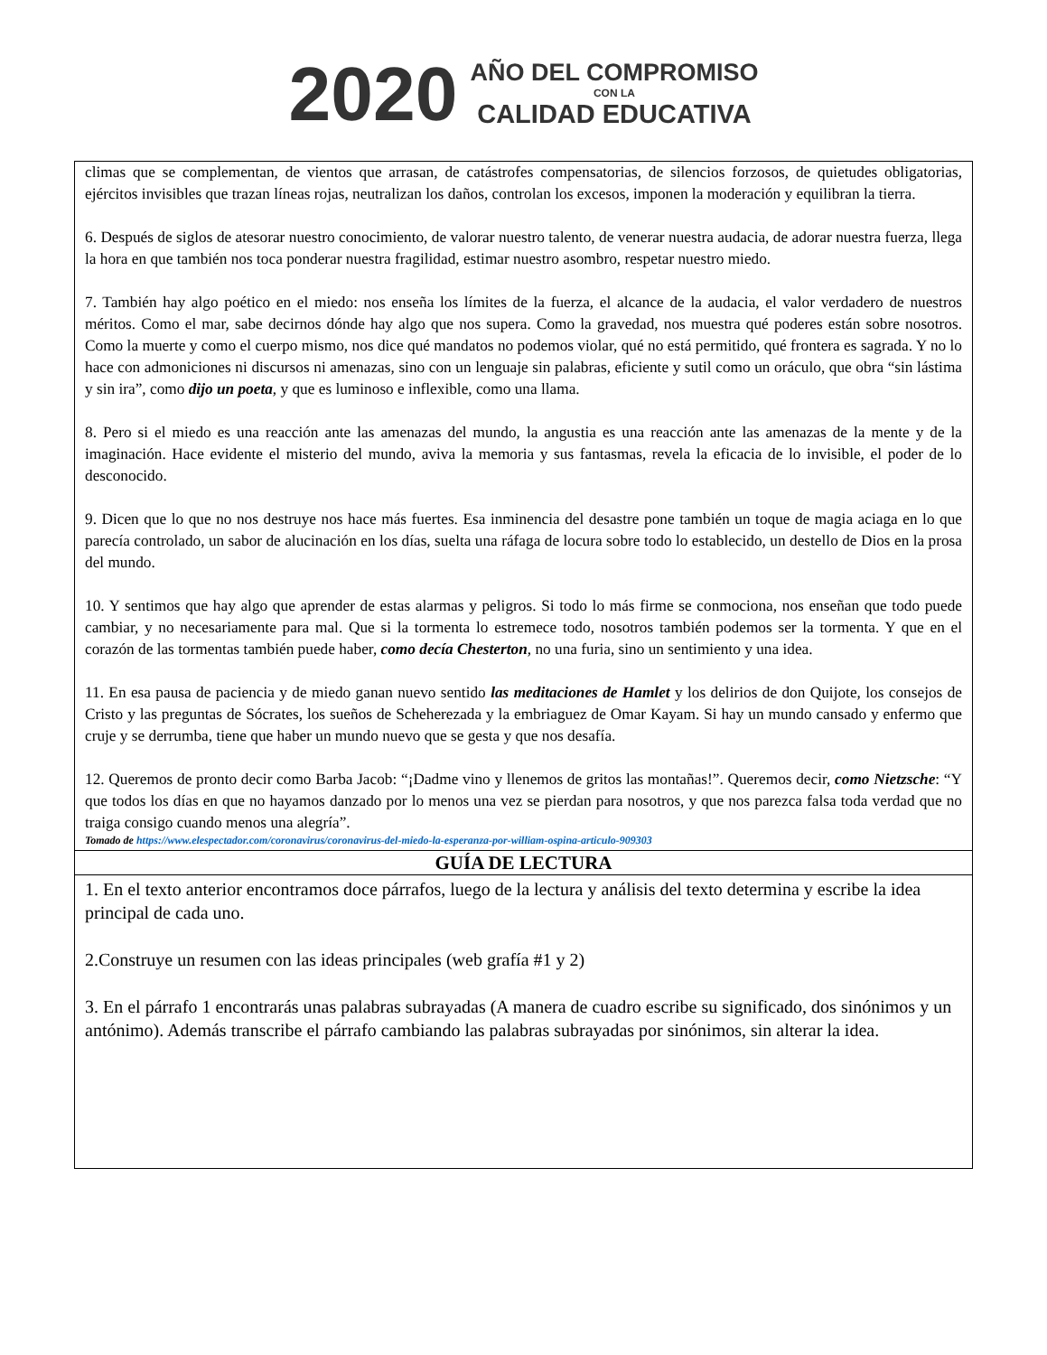2020
AÑO DEL COMPROMISO
CON LA
CALIDAD EDUCATIVA
climas que se complementan, de vientos que arrasan, de catástrofes compensatorias, de silencios forzosos, de quietudes obligatorias, ejércitos invisibles que trazan líneas rojas, neutralizan los daños, controlan los excesos, imponen la moderación y equilibran la tierra.
6. Después de siglos de atesorar nuestro conocimiento, de valorar nuestro talento, de venerar nuestra audacia, de adorar nuestra fuerza, llega la hora en que también nos toca ponderar nuestra fragilidad, estimar nuestro asombro, respetar nuestro miedo.
7. También hay algo poético en el miedo: nos enseña los límites de la fuerza, el alcance de la audacia, el valor verdadero de nuestros méritos. Como el mar, sabe decirnos dónde hay algo que nos supera. Como la gravedad, nos muestra qué poderes están sobre nosotros. Como la muerte y como el cuerpo mismo, nos dice qué mandatos no podemos violar, qué no está permitido, qué frontera es sagrada. Y no lo hace con admoniciones ni discursos ni amenazas, sino con un lenguaje sin palabras, eficiente y sutil como un oráculo, que obra “sin lástima y sin ira”, como dijo un poeta, y que es luminoso e inflexible, como una llama.
8. Pero si el miedo es una reacción ante las amenazas del mundo, la angustia es una reacción ante las amenazas de la mente y de la imaginación. Hace evidente el misterio del mundo, aviva la memoria y sus fantasmas, revela la eficacia de lo invisible, el poder de lo desconocido.
9. Dicen que lo que no nos destruye nos hace más fuertes. Esa inminencia del desastre pone también un toque de magia aciaga en lo que parecía controlado, un sabor de alucinación en los días, suelta una ráfaga de locura sobre todo lo establecido, un destello de Dios en la prosa del mundo.
10. Y sentimos que hay algo que aprender de estas alarmas y peligros. Si todo lo más firme se conmociona, nos enseñan que todo puede cambiar, y no necesariamente para mal. Que si la tormenta lo estremece todo, nosotros también podemos ser la tormenta. Y que en el corazón de las tormentas también puede haber, como decía Chesterton, no una furia, sino un sentimiento y una idea.
11. En esa pausa de paciencia y de miedo ganan nuevo sentido las meditaciones de Hamlet y los delirios de don Quijote, los consejos de Cristo y las preguntas de Sócrates, los sueños de Scheherezada y la embriaguez de Omar Kayam. Si hay un mundo cansado y enfermo que cruje y se derrumba, tiene que haber un mundo nuevo que se gesta y que nos desafía.
12. Queremos de pronto decir como Barba Jacob: “¡Dadme vino y llenemos de gritos las montañas!”. Queremos decir, como Nietzsche: “Y que todos los días en que no hayamos danzado por lo menos una vez se pierdan para nosotros, y que nos parezca falsa toda verdad que no traiga consigo cuando menos una alegría”.
Tomado de https://www.elespectador.com/coronavirus/coronavirus-del-miedo-la-esperanza-por-william-ospina-articulo-909303
GUÍA DE LECTURA
1. En el texto anterior encontramos doce párrafos, luego de la lectura y análisis del texto determina y escribe la idea principal de cada uno.
2.Construye un resumen con las ideas principales (web grafía #1 y 2)
3. En el párrafo 1 encontrarás unas palabras subrayadas (A manera de cuadro escribe su significado, dos sinónimos y un antónimo). Además transcribe el párrafo cambiando las palabras subrayadas por sinónimos, sin alterar la idea.